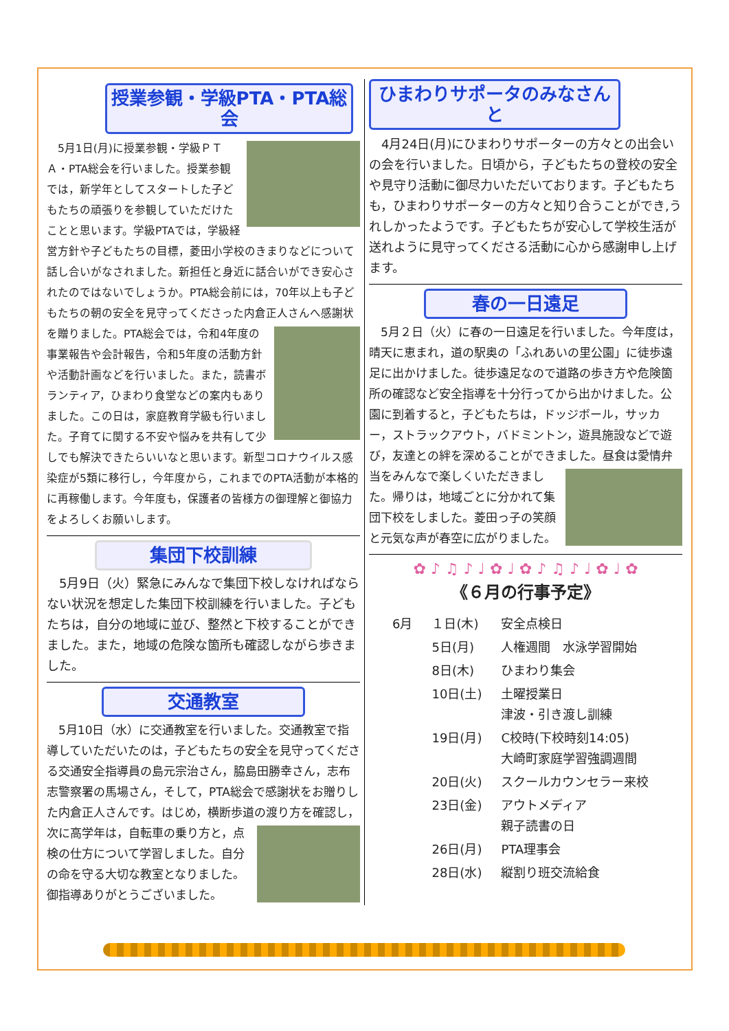授業参観・学級PTA・PTA総会
　5月1日(月)に授業参観・学級ＰＴＡ・PTA総会を行いました。授業参観では，新学年としてスタートした子どもたちの頑張りを参観していただけたことと思います。学級PTAでは，学級経営方針や子どもたちの目標，菱田小学校のきまりなどについて話し合いがなされました。新担任と身近に話合いができ安心されたのではないでしょうか。PTA総会前には，70年以上も子どもたちの朝の安全を見守ってくださった内倉正人さんへ感謝状を贈りました。 PTA総会では，令和4年度の事業報告や会計報告，令和5年度の活動方針や活動計画などを行いました。また，読書ボランティア，ひまわり食堂などの案内もありました。この日は，家庭教育学級も行いました。子育てに関する不安や悩みを共有して少しでも解決できたらいいなと思います。新型コロナウイルス感染症が5類に移行し，今年度から，これまでのPTA活動が本格的に再稼働します。今年度も，保護者の皆様方の御理解と御協力をよろしくお願いします。
集団下校訓練
　5月9日（火）緊急にみんなで集団下校しなければならない状況を想定した集団下校訓練を行いました。子どもたちは，自分の地域に並び、整然と下校することができました。また，地域の危険な箇所も確認しながら歩きました。
交通教室
　5月10日（水）に交通教室を行いました。交通教室で指導していただいたのは，子どもたちの安全を見守ってくださる交通安全指導員の島元宗治さん，脇島田勝幸さん，志布志警察署の馬場さん，そして，PTA総会で感謝状をお贈りした内倉正人さんです。はじめ，横断歩道の渡り方を確認し，次に高学年は， 自転車の乗り方と，点検の仕方について学習しました。自分の命を守る大切な教室となりました。御指導ありがとうございました。
ひまわりサポータのみなさんと
　4月24日(月)にひまわりサポーターの方々との出会いの会を行いました。日頃から，子どもたちの登校の安全や見守り活動に御尽力いただいております。子どもたちも，ひまわりサポーターの方々と知り合うことができ,うれしかったようです。子どもたちが安心して学校生活が送れように見守ってくださる活動に心から感謝申し上げます。
春の一日遠足
　5月２日（火）に春の一日遠足を行いました。今年度は，晴天に恵まれ，道の駅奥の「ふれあいの里公園」に徒歩遠足に出かけました。徒歩遠足なので道路の歩き方や危険箇所の確認など安全指導を十分行ってから出かけました。公園に到着すると，子どもたちは，ドッジボール，サッカー，ストラックアウト，バドミントン，遊具施設などで遊び，友達との絆を深めることができました。昼食は愛情弁当を みんなで楽しくいただきました。帰りは，地域ごとに分かれて集団下校をしました。菱田っ子の笑顔と元気な声が春空に広がりました。
✿ ♪ ♫ ♪ ♩ ✿ ♩ ✿ ♪ ♫ ♪ ♩ ✿ ♩ ✿
《６月の行事予定》
| 6月 | １日(木) | 安全点検日 |
| | 5日(月) | 人権週間 水泳学習開始 |
| | 8日(木) | ひまわり集会 |
| | 10日(土) | 土曜授業日 津波・引き渡し訓練 |
| | 19日(月) | C校時(下校時刻14:05) 大崎町家庭学習強調週間 |
| | 20日(火) | スクールカウンセラー来校 |
| | 23日(金) | アウトメディア 親子読書の日 |
| | 26日(月) | PTA理事会 |
| | 28日(水) | 縦割り班交流給食 |